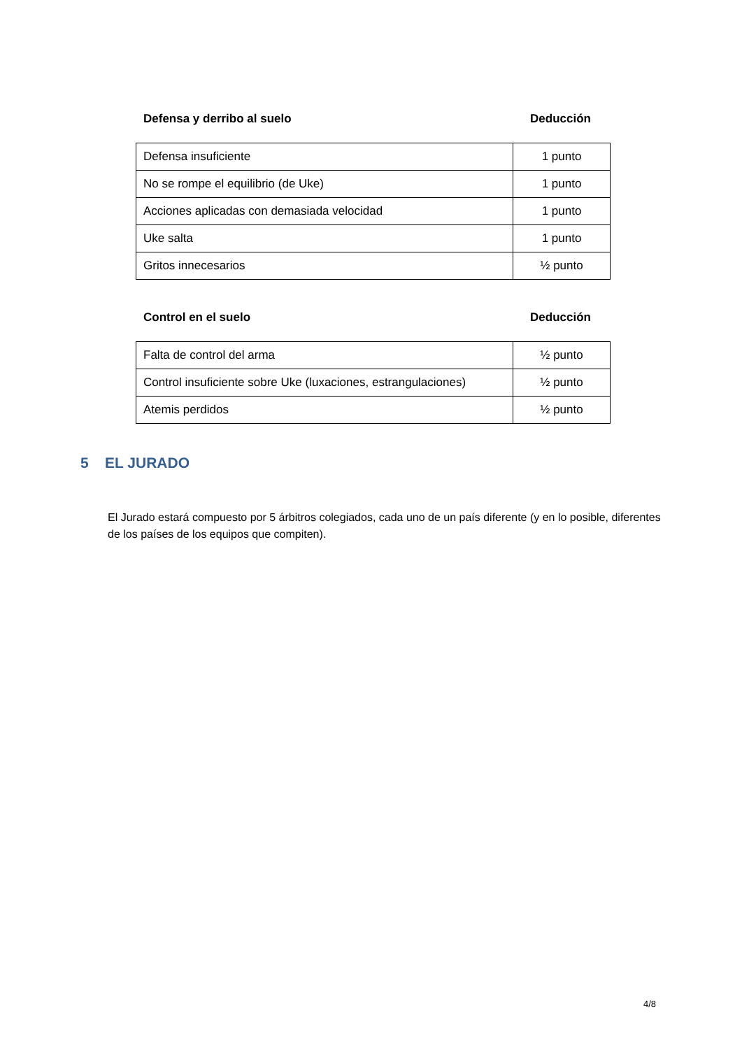Defensa y derribo al suelo Deducción
| Defensa insuficiente | 1 punto |
| No se rompe el equilibrio (de Uke) | 1 punto |
| Acciones aplicadas con demasiada velocidad | 1 punto |
| Uke salta | 1 punto |
| Gritos innecesarios | ½ punto |
Control en el suelo Deducción
| Falta de control del arma | ½ punto |
| Control insuficiente sobre Uke (luxaciones, estrangulaciones) | ½ punto |
| Atemis perdidos | ½ punto |
5 EL JURADO
El Jurado estará compuesto por 5 árbitros colegiados, cada uno de un país diferente (y en lo posible, diferentes de los países de los equipos que compiten).
4/8